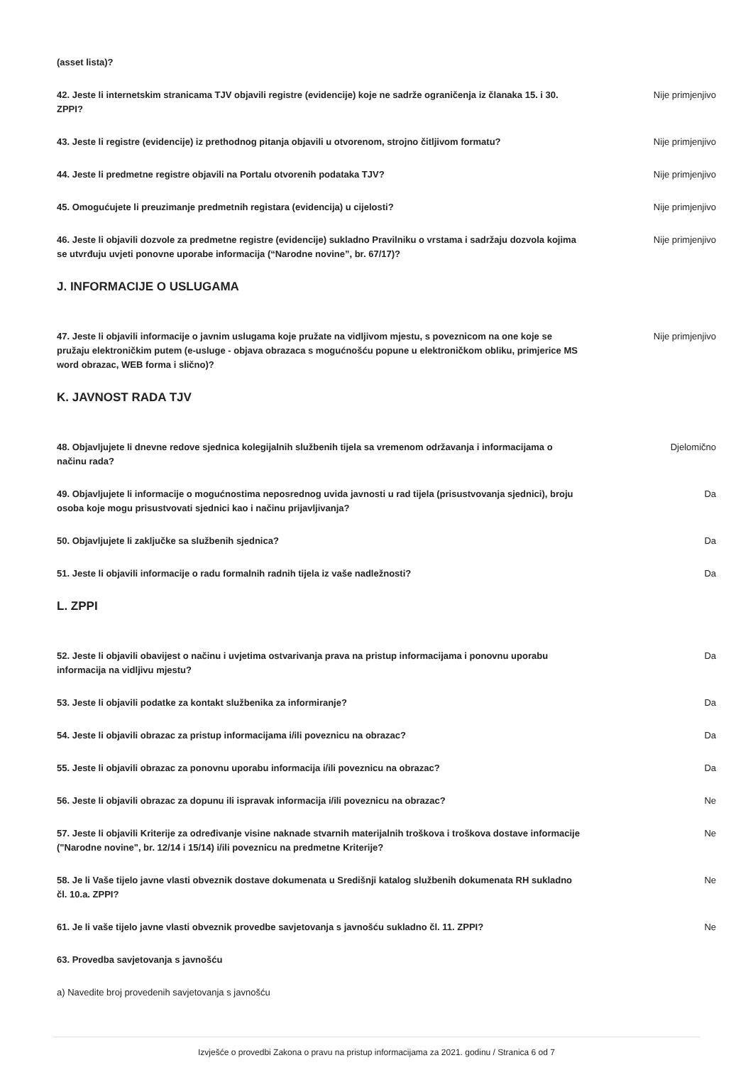(asset lista)?
42. Jeste li internetskim stranicama TJV objavili registre (evidencije) koje ne sadrže ograničenja iz članaka 15. i 30. ZPPI? Nije primjenjivo
43. Jeste li registre (evidencije) iz prethodnog pitanja objavili u otvorenom, strojno čitljivom formatu? Nije primjenjivo
44. Jeste li predmetne registre objavili na Portalu otvorenih podataka TJV? Nije primjenjivo
45. Omogućujete li preuzimanje predmetnih registara (evidencija) u cijelosti? Nije primjenjivo
46. Jeste li objavili dozvole za predmetne registre (evidencije) sukladno Pravilniku o vrstama i sadržaju dozvola kojima se utvrđuju uvjeti ponovne uporabe informacija (“Narodne novine”, br. 67/17)? Nije primjenjivo
J. INFORMACIJE O USLUGAMA
47. Jeste li objavili informacije o javnim uslugama koje pružate na vidljivom mjestu, s poveznicom na one koje se pružaju elektroničkim putem (e-usluge - objava obrazaca s mogućnošću popune u elektroničkom obliku, primjerice MS word obrazac, WEB forma i slično)? Nije primjenjivo
K. JAVNOST RADA TJV
48. Objavljujete li dnevne redove sjednica kolegijalnih službenih tijela sa vremenom održavanja i informacijama o načinu rada? Djelomično
49. Objavljujete li informacije o mogućnostima neposrednog uvida javnosti u rad tijela (prisustvovanja sjednici), broju osoba koje mogu prisustvovati sjednici kao i načinu prijavljivanja? Da
50. Objavljujete li zaključke sa službenih sjednica? Da
51. Jeste li objavili informacije o radu formalnih radnih tijela iz vaše nadležnosti? Da
L. ZPPI
52. Jeste li objavili obavijest o načinu i uvjetima ostvarivanja prava na pristup informacijama i ponovnu uporabu informacija na vidljivu mjestu? Da
53. Jeste li objavili podatke za kontakt službenika za informiranje? Da
54. Jeste li objavili obrazac za pristup informacijama i/ili poveznicu na obrazac? Da
55. Jeste li objavili obrazac za ponovnu uporabu informacija i/ili poveznicu na obrazac? Da
56. Jeste li objavili obrazac za dopunu ili ispravak informacija i/ili poveznicu na obrazac? Ne
57. Jeste li objavili Kriterije za određivanje visine naknade stvarnih materijalnih troškova i troškova dostave informacije ("Narodne novine", br. 12/14 i 15/14) i/ili poveznicu na predmetne Kriterije? Ne
58. Je li Vaše tijelo javne vlasti obveznik dostave dokumenata u Središnji katalog službenih dokumenata RH sukladno čl. 10.a. ZPPI? Ne
61. Je li vaše tijelo javne vlasti obveznik provedbe savjetovanja s javnošću sukladno čl. 11. ZPPI? Ne
63. Provedba savjetovanja s javnošću
a) Navedite broj provedenih savjetovanja s javnošću
Izvješće o provedbi Zakona o pravu na pristup informacijama za 2021. godinu / Stranica 6 od 7